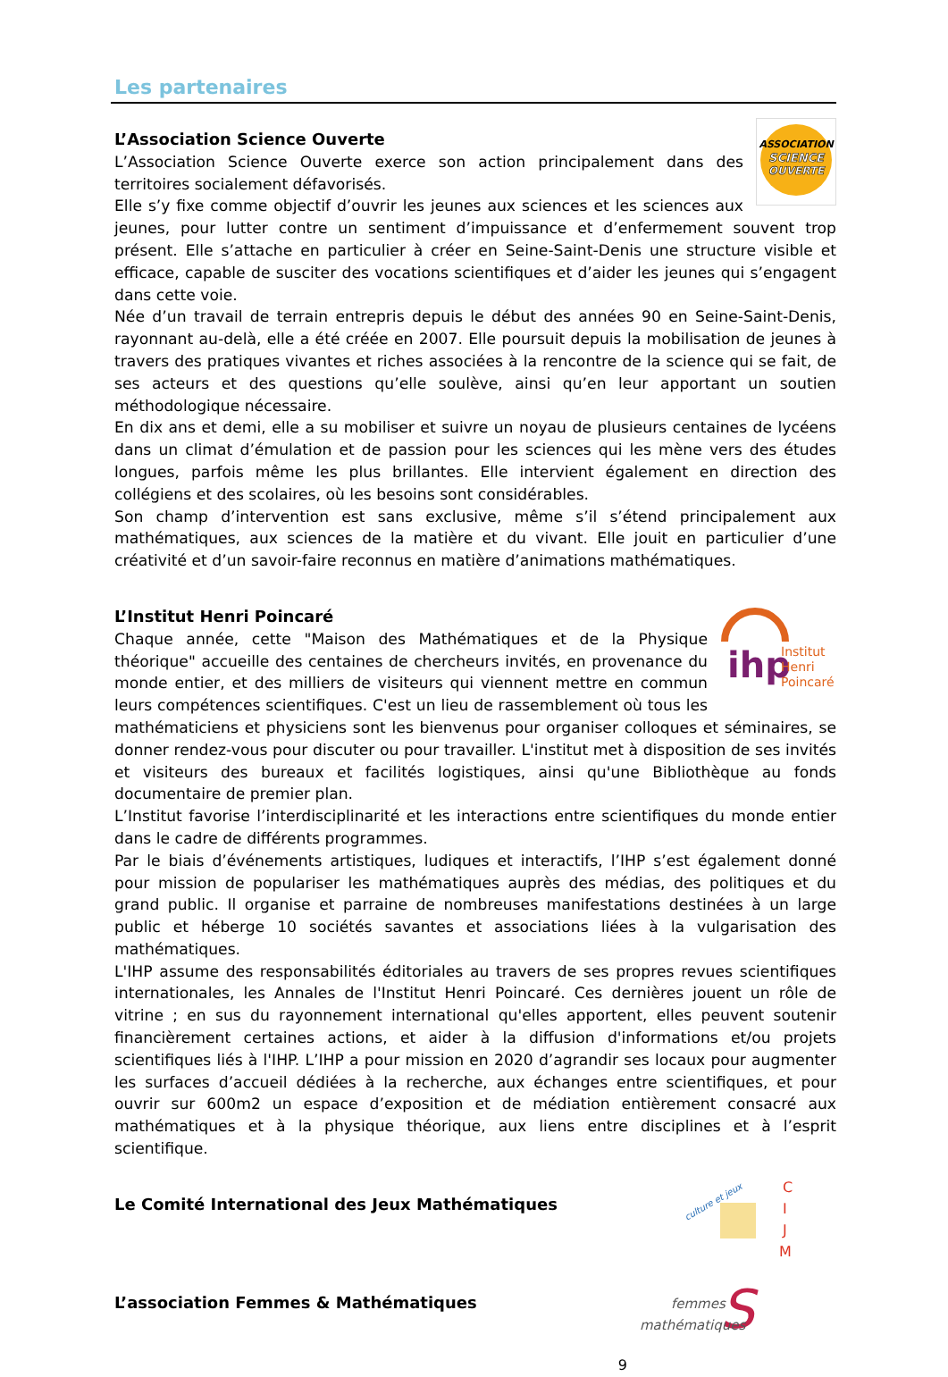Les partenaires
ASSOCIATION
SCIENCE
OUVERTE
L’Association Science Ouverte
L’Association Science Ouverte exerce son action principalement dans des territoires socialement défavorisés.
Elle s’y fixe comme objectif d’ouvrir les jeunes aux sciences et les sciences aux jeunes, pour lutter contre un sentiment d’impuissance et d’enfermement souvent trop présent. Elle s’attache en particulier à créer en Seine-Saint-Denis une structure visible et efficace, capable de susciter des vocations scientifiques et d’aider les jeunes qui s’engagent dans cette voie.
Née d’un travail de terrain entrepris depuis le début des années 90 en Seine-Saint-Denis, rayonnant au-delà, elle a été créée en 2007. Elle poursuit depuis la mobilisation de jeunes à travers des pratiques vivantes et riches associées à la rencontre de la science qui se fait, de ses acteurs et des questions qu’elle soulève, ainsi qu’en leur apportant un soutien méthodologique nécessaire.
En dix ans et demi, elle a su mobiliser et suivre un noyau de plusieurs centaines de lycéens dans un climat d’émulation et de passion pour les sciences qui les mène vers des études longues, parfois même les plus brillantes. Elle intervient également en direction des collégiens et des scolaires, où les besoins sont considérables.
Son champ d’intervention est sans exclusive, même s’il s’étend principalement aux mathématiques, aux sciences de la matière et du vivant. Elle jouit en particulier d’une créativité et d’un savoir-faire reconnus en matière d’animations mathématiques.
ihp
Institut
Henri
Poincaré
L’Institut Henri Poincaré
Chaque année, cette "Maison des Mathématiques et de la Physique théorique" accueille des centaines de chercheurs invités, en provenance du monde entier, et des milliers de visiteurs qui viennent mettre en commun leurs compétences scientifiques. C'est un lieu de rassemblement où tous les mathématiciens et physiciens sont les bienvenus pour organiser colloques et séminaires, se donner rendez-vous pour discuter ou pour travailler. L'institut met à disposition de ses invités et visiteurs des bureaux et facilités logistiques, ainsi qu'une Bibliothèque au fonds documentaire de premier plan.
L’Institut favorise l’interdisciplinarité et les interactions entre scientifiques du monde entier dans le cadre de différents programmes.
Par le biais d’événements artistiques, ludiques et interactifs, l’IHP s’est également donné pour mission de populariser les mathématiques auprès des médias, des politiques et du grand public. Il organise et parraine de nombreuses manifestations destinées à un large public et héberge 10 sociétés savantes et associations liées à la vulgarisation des mathématiques.
L'IHP assume des responsabilités éditoriales au travers de ses propres revues scientifiques internationales, les Annales de l'Institut Henri Poincaré. Ces dernières jouent un rôle de vitrine ; en sus du rayonnement international qu'elles apportent, elles peuvent soutenir financièrement certaines actions, et aider à la diffusion d'informations et/ou projets scientifiques liés à l'IHP. L’IHP a pour mission en 2020 d’agrandir ses locaux pour augmenter les surfaces d’accueil dédiées à la recherche, aux échanges entre scientifiques, et pour ouvrir sur 600m2 un espace d’exposition et de médiation entièrement consacré aux mathématiques et à la physique théorique, aux liens entre disciplines et à l’esprit scientifique.
culture et jeux
C
I
J
M
Le Comité International des Jeux Mathématiques
S
femmes
mathématiques
L’association Femmes & Mathématiques
9